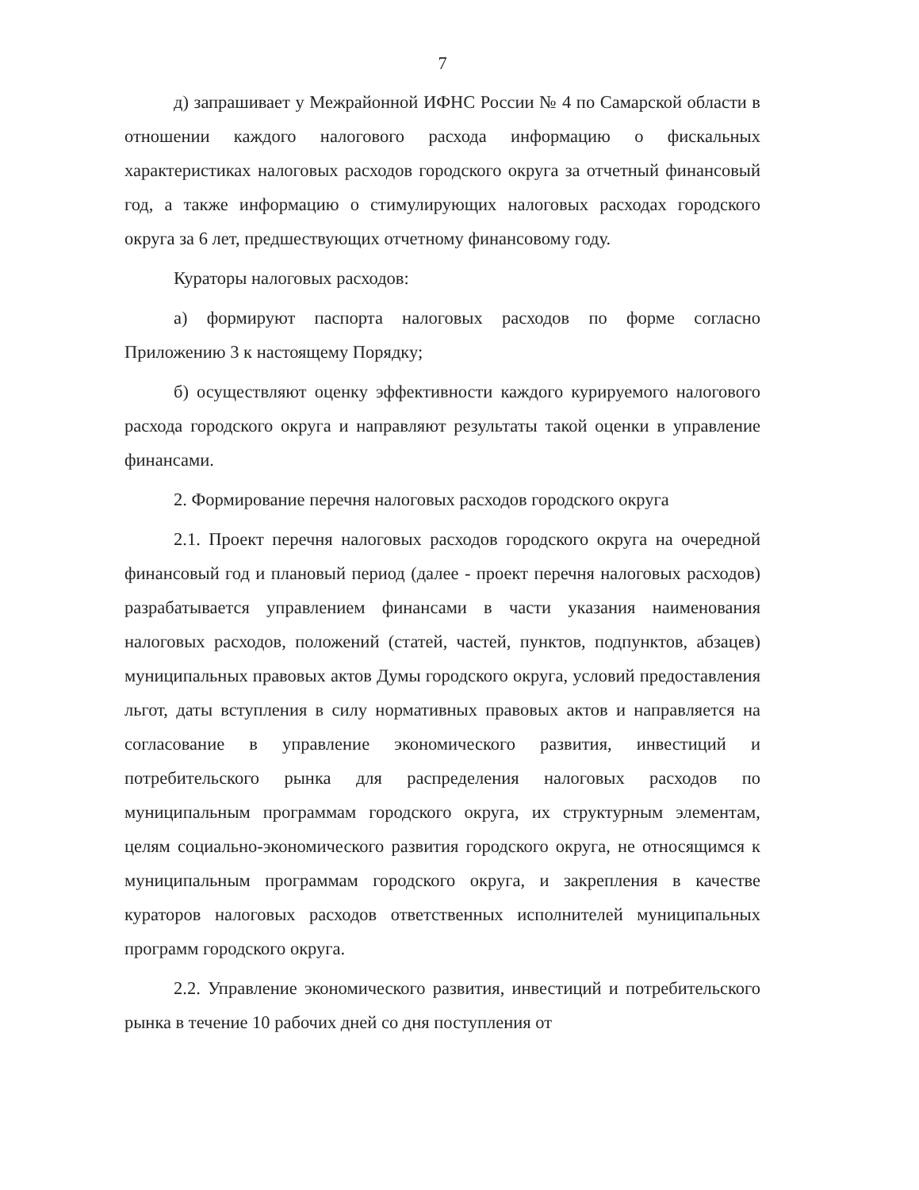7
д) запрашивает у Межрайонной ИФНС России № 4 по Самарской области в отношении каждого налогового расхода информацию о фискальных характеристиках налоговых расходов городского округа за отчетный финансовый год, а также информацию о стимулирующих налоговых расходах городского округа за 6 лет, предшествующих отчетному финансовому году.
Кураторы налоговых расходов:
а) формируют паспорта налоговых расходов по форме согласно Приложению 3 к настоящему Порядку;
б) осуществляют оценку эффективности каждого курируемого налогового расхода городского округа и направляют результаты такой оценки в управление финансами.
2. Формирование перечня налоговых расходов городского округа
2.1. Проект перечня налоговых расходов городского округа на очередной финансовый год и плановый период (далее - проект перечня налоговых расходов) разрабатывается управлением финансами в части указания наименования налоговых расходов, положений (статей, частей, пунктов, подпунктов, абзацев) муниципальных правовых актов Думы городского округа, условий предоставления льгот, даты вступления в силу нормативных правовых актов и направляется на согласование в управление экономического развития, инвестиций и потребительского рынка для распределения налоговых расходов по муниципальным программам городского округа, их структурным элементам, целям социально-экономического развития городского округа, не относящимся к муниципальным программам городского округа, и закрепления в качестве кураторов налоговых расходов ответственных исполнителей муниципальных программ городского округа.
2.2. Управление экономического развития, инвестиций и потребительского рынка в течение 10 рабочих дней со дня поступления от